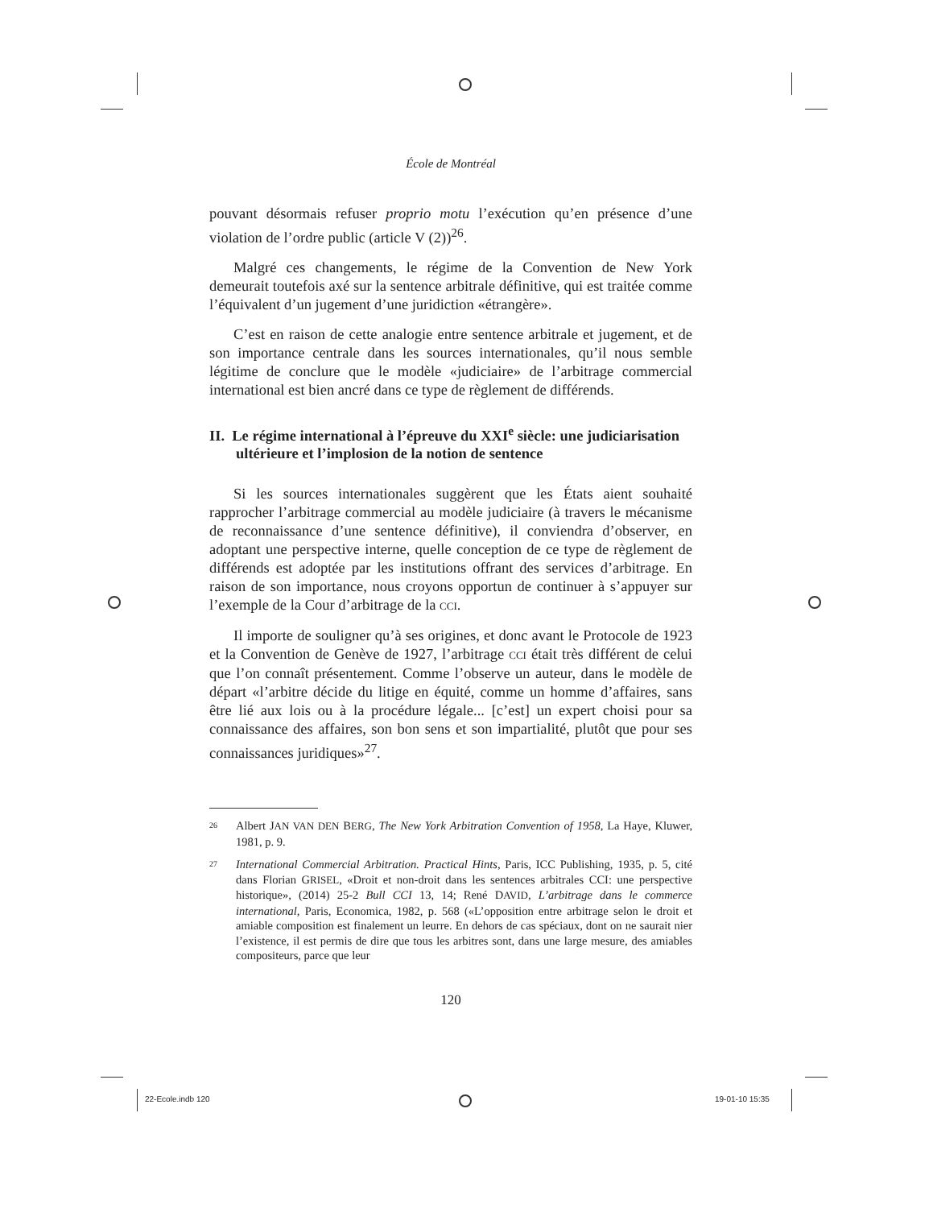22-Ecole.indb 120 19-01-10 15:35
École de Montréal
pouvant désormais refuser proprio motu l’exécution qu’en présence d’une violation de l’ordre public (article V (2))<sup>26</sup>.
Malgré ces changements, le régime de la Convention de New York demeurait toutefois axé sur la sentence arbitrale définitive, qui est traitée comme l’équivalent d’un jugement d’une juridiction «étrangère».
C’est en raison de cette analogie entre sentence arbitrale et jugement, et de son importance centrale dans les sources internationales, qu’il nous semble légitime de conclure que le modèle «judiciaire» de l’arbitrage commercial international est bien ancré dans ce type de règlement de différends.
II. Le régime international à l’épreuve du XXI<sup>e</sup> siècle: une judiciarisation ultérieure et l’implosion de la notion de sentence
Si les sources internationales suggèrent que les États aient souhaité rapprocher l’arbitrage commercial au modèle judiciaire (à travers le mécanisme de reconnaissance d’une sentence définitive), il conviendra d’observer, en adoptant une perspective interne, quelle conception de ce type de règlement de différends est adoptée par les institutions offrant des services d’arbitrage. En raison de son importance, nous croyons opportun de continuer à s’appuyer sur l’exemple de la Cour d’arbitrage de la CCI.
Il importe de souligner qu’à ses origines, et donc avant le Protocole de 1923 et la Convention de Genève de 1927, l’arbitrage CCI était très différent de celui que l’on connaît présentement. Comme l’observe un auteur, dans le modèle de départ «l’arbitre décide du litige en équité, comme un homme d’affaires, sans être lié aux lois ou à la procédure légale... [c’est] un expert choisi pour sa connaissance des affaires, son bon sens et son impartialité, plutôt que pour ses connaissances juridiques»<sup>27</sup>.
26 Albert JAN VAN DEN BERG, The New York Arbitration Convention of 1958, La Haye, Kluwer, 1981, p. 9.
27 International Commercial Arbitration. Practical Hints, Paris, ICC Publishing, 1935, p. 5, cité dans Florian GRISEL, «Droit et non-droit dans les sentences arbitrales CCI: une perspective historique», (2014) 25-2 Bull CCI 13, 14; René DAVID, L’arbitrage dans le commerce international, Paris, Economica, 1982, p. 568 («L’opposition entre arbitrage selon le droit et amiable composition est finalement un leurre. En dehors de cas spéciaux, dont on ne saurait nier l’existence, il est permis de dire que tous les arbitres sont, dans une large mesure, des amiables compositeurs, parce que leur
120